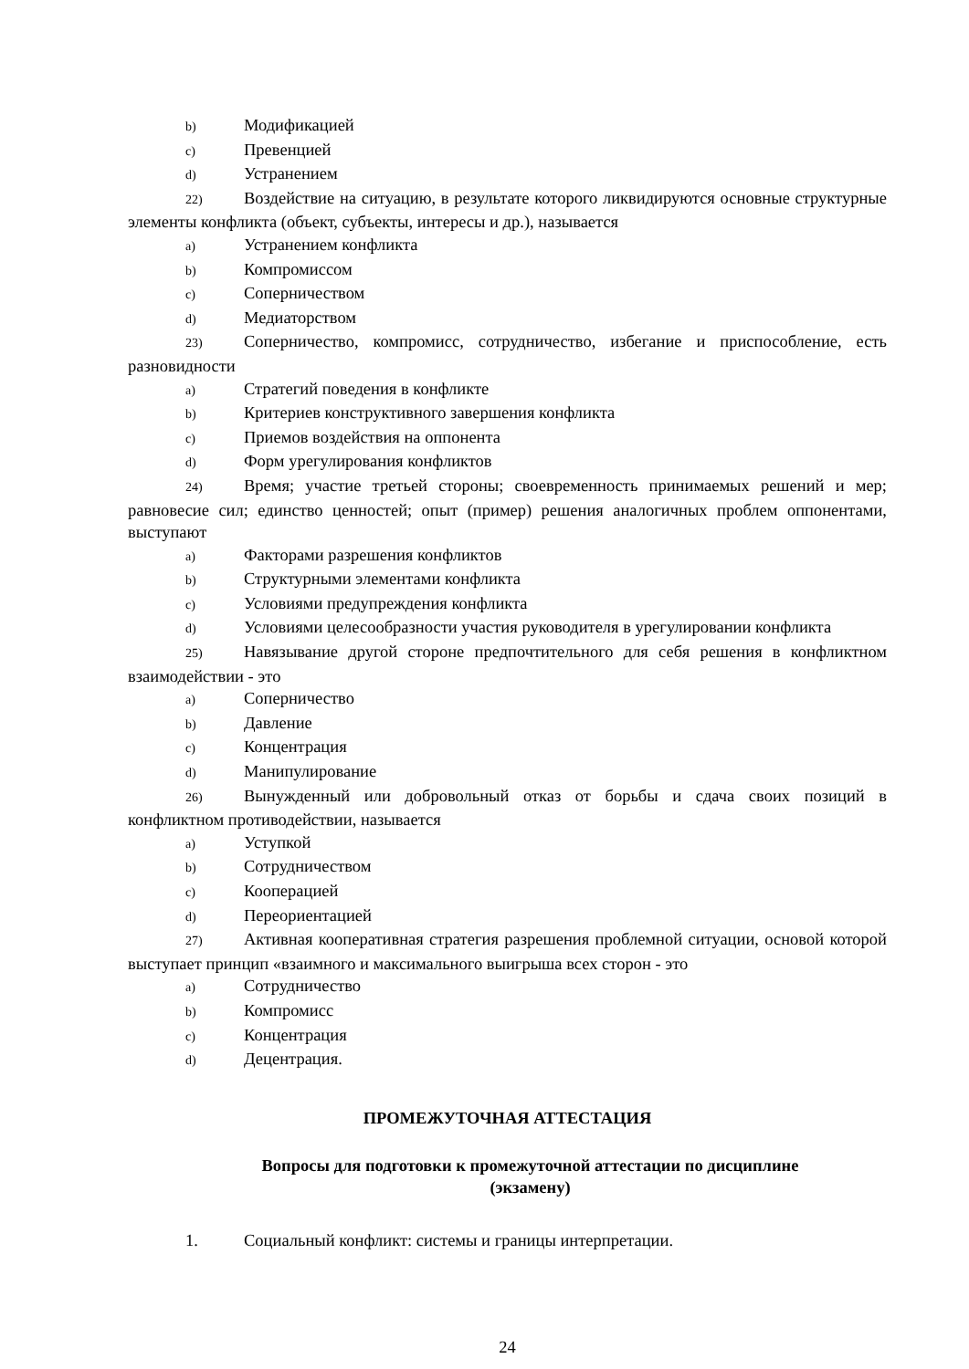b) Модификацией
c) Превенцией
d) Устранением
22) Воздействие на ситуацию, в результате которого ликвидируются основные структурные элементы конфликта (объект, субъекты, интересы и др.), называется
a) Устранением конфликта
b) Компромиссом
c) Соперничеством
d) Медиаторством
23) Соперничество, компромисс, сотрудничество, избегание и приспособление, есть разновидности
a) Стратегий поведения в конфликте
b) Критериев конструктивного завершения конфликта
c) Приемов воздействия на оппонента
d) Форм урегулирования конфликтов
24) Время; участие третьей стороны; своевременность принимаемых решений и мер; равновесие сил; единство ценностей; опыт (пример) решения аналогичных проблем оппонентами, выступают
a) Факторами разрешения конфликтов
b) Структурными элементами конфликта
c) Условиями предупреждения конфликта
d) Условиями целесообразности участия руководителя в урегулировании конфликта
25) Навязывание другой стороне предпочтительного для себя решения в конфликтном взаимодействии - это
a) Соперничество
b) Давление
c) Концентрация
d) Манипулирование
26) Вынужденный или добровольный отказ от борьбы и сдача своих позиций в конфликтном противодействии, называется
a) Уступкой
b) Сотрудничеством
c) Кооперацией
d) Переориентацией
27) Активная кооперативная стратегия разрешения проблемной ситуации, основой которой выступает принцип «взаимного и максимального выигрыша всех сторон - это
a) Сотрудничество
b) Компромисс
c) Концентрация
d) Децентрация.
ПРОМЕЖУТОЧНАЯ АТТЕСТАЦИЯ
Вопросы для подготовки к промежуточной аттестации по дисциплине
(экзамену)
1. Социальный конфликт: системы и границы интерпретации.
24